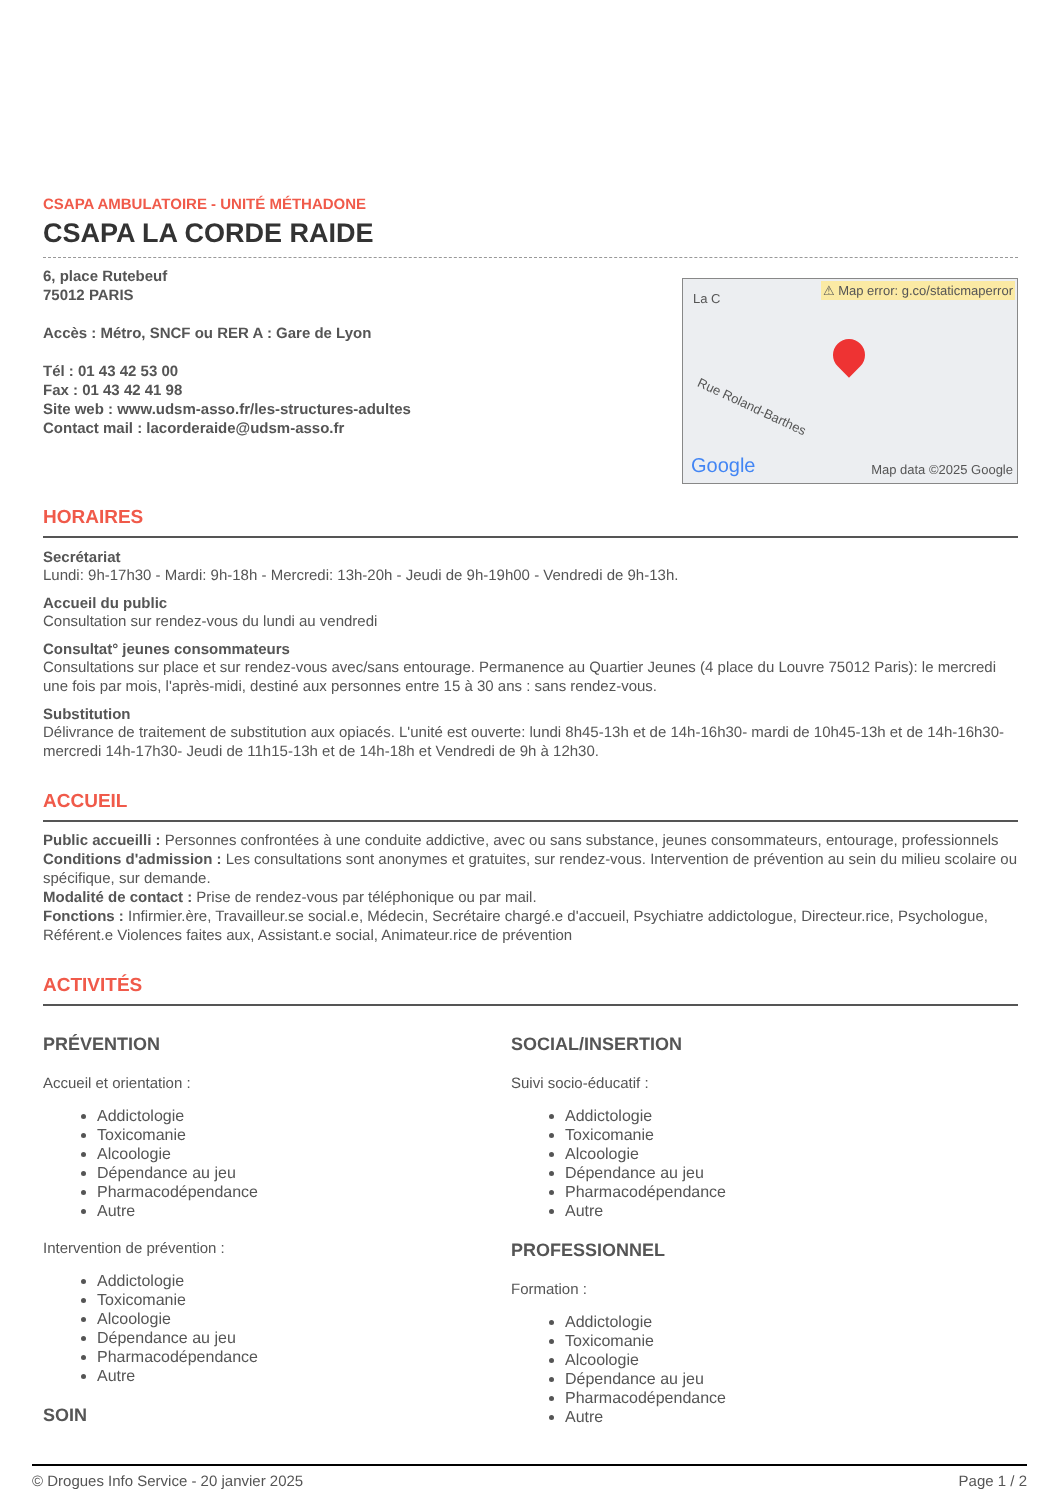CSAPA AMBULATOIRE - UNITÉ MÉTHADONE
CSAPA LA CORDE RAIDE
6, place Rutebeuf
75012 PARIS
Accès : Métro, SNCF ou RER A : Gare de Lyon
Tél : 01 43 42 53 00
Fax : 01 43 42 41 98
Site web : www.udsm-asso.fr/les-structures-adultes
Contact mail : lacorderaide@udsm-asso.fr
⚠ Map error: g.co/staticmaperror
La C
Rue Roland-Barthes
Google Map data ©2025 Google
HORAIRES
Secrétariat
Lundi: 9h-17h30 - Mardi: 9h-18h - Mercredi: 13h-20h - Jeudi de 9h-19h00 - Vendredi de 9h-13h.
Accueil du public
Consultation sur rendez-vous du lundi au vendredi
Consultat° jeunes consommateurs
Consultations sur place et sur rendez-vous avec/sans entourage. Permanence au Quartier Jeunes (4 place du Louvre 75012 Paris): le mercredi une fois par mois, l'après-midi, destiné aux personnes entre 15 à 30 ans : sans rendez-vous.
Substitution
Délivrance de traitement de substitution aux opiacés. L'unité est ouverte: lundi 8h45-13h et de 14h-16h30- mardi de 10h45-13h et de 14h-16h30- mercredi 14h-17h30- Jeudi de 11h15-13h et de 14h-18h et Vendredi de 9h à 12h30.
ACCUEIL
Public accueilli : Personnes confrontées à une conduite addictive, avec ou sans substance, jeunes consommateurs, entourage, professionnels
Conditions d'admission : Les consultations sont anonymes et gratuites, sur rendez-vous. Intervention de prévention au sein du milieu scolaire ou spécifique, sur demande.
Modalité de contact : Prise de rendez-vous par téléphonique ou par mail.
Fonctions : Infirmier.ère, Travailleur.se social.e, Médecin, Secrétaire chargé.e d'accueil, Psychiatre addictologue, Directeur.rice, Psychologue, Référent.e Violences faites aux, Assistant.e social, Animateur.rice de prévention
ACTIVITÉS
PRÉVENTION
Accueil et orientation :
Addictologie
Toxicomanie
Alcoologie
Dépendance au jeu
Pharmacodépendance
Autre
Intervention de prévention :
Addictologie
Toxicomanie
Alcoologie
Dépendance au jeu
Pharmacodépendance
Autre
SOIN
SOCIAL/INSERTION
Suivi socio-éducatif :
Addictologie
Toxicomanie
Alcoologie
Dépendance au jeu
Pharmacodépendance
Autre
PROFESSIONNEL
Formation :
Addictologie
Toxicomanie
Alcoologie
Dépendance au jeu
Pharmacodépendance
Autre
© Drogues Info Service - 20 janvier 2025 Page 1 / 2